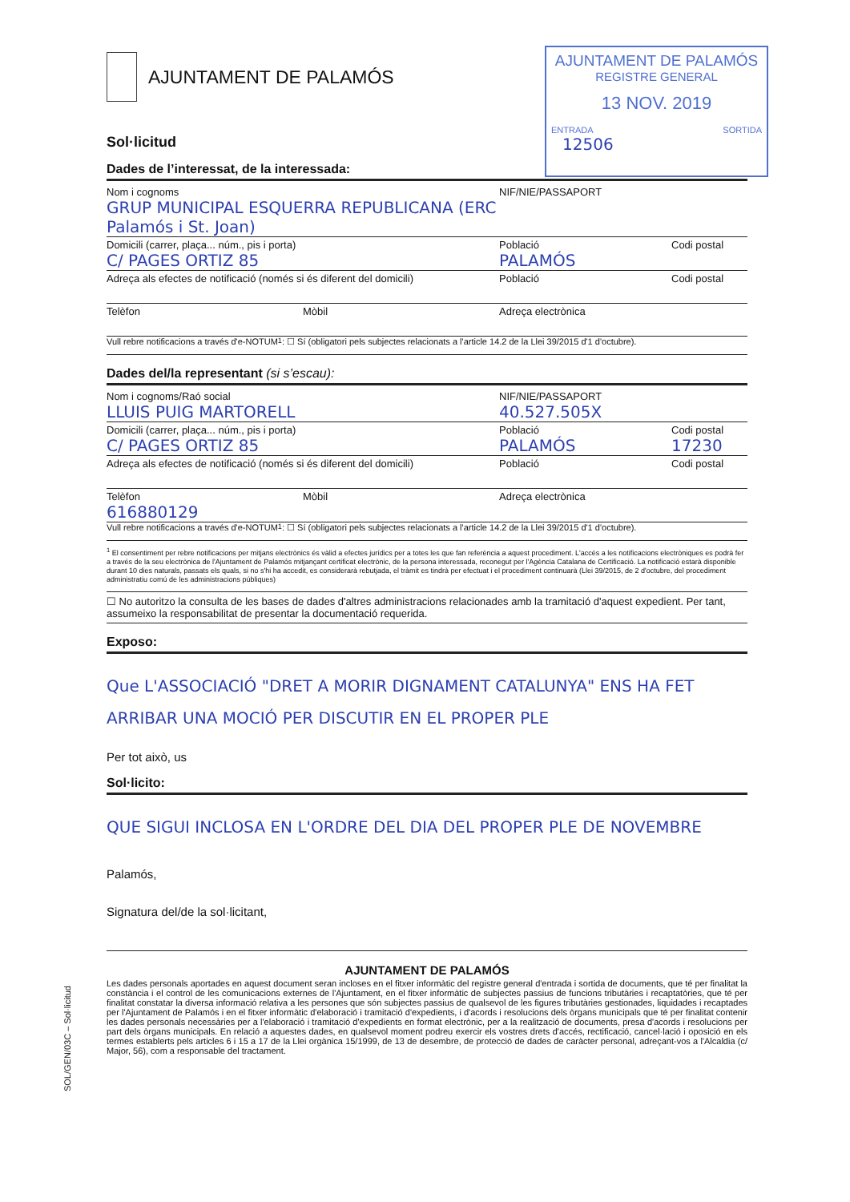AJUNTAMENT DE PALAMÓS
REGISTRE GENERAL
13 NOV. 2019
ENTRADA SORTIDA
12506
AJUNTAMENT DE PALAMÓS
Sol·licitud
Dades de l’interessat, de la interessada:
Nom i cognoms
GRUP MUNICIPAL ESQUERRA REPUBLICANA (ERC Palamós i St. Joan)
NIF/NIE/PASSAPORT
Domicili (carrer, plaça... núm., pis i porta)
C/ PAGES ORTIZ 85
Població
PALAMÓS
Codi postal
Adreça als efectes de notificació (només si és diferent del domicili)
Població Codi postal
Telèfon Mòbil Adreça electrònica
Vull rebre notificacions a través d'e-NOTUM<sup>1</sup>: ☐ Sí (obligatori pels subjectes relacionats a l'article 14.2 de la Llei 39/2015 d'1 d'octubre).
Dades del/la representant (si s’escau):
Nom i cognoms/Raó social
LLUIS PUIG MARTORELL
NIF/NIE/PASSAPORT
40.527.505X
Domicili (carrer, plaça... núm., pis i porta)
C/ PAGES ORTIZ 85
Població
PALAMÓS
Codi postal
17230
Adreça als efectes de notificació (només si és diferent del domicili)
Població Codi postal
Telèfon
616880129
Mòbil Adreça electrònica
Vull rebre notificacions a través d'e-NOTUM<sup>1</sup>: ☐ Sí (obligatori pels subjectes relacionats a l'article 14.2 de la Llei 39/2015 d'1 d'octubre).
<sup>1</sup> El consentiment per rebre notificacions per mitjans electrònics és vàlid a efectes jurídics per a totes les que fan referència a aquest procediment. L'accés a les notificacions electròniques es podrà fer a través de la seu electrònica de l'Ajuntament de Palamós mitjançant certificat electrònic, de la persona interessada, reconegut per l'Agència Catalana de Certificació. La notificació estarà disponible durant 10 dies naturals, passats els quals, si no s'hi ha accedit, es considerarà rebutjada, el tràmit es tindrà per efectuat i el procediment continuarà (Llei 39/2015, de 2 d'octubre, del procediment administratiu comú de les administracions públiques)
☐ No autoritzo la consulta de les bases de dades d'altres administracions relacionades amb la tramitació d'aquest expedient. Per tant, assumeixo la responsabilitat de presentar la documentació requerida.
Exposo:
Que L'ASSOCIACIÓ "DRET A MORIR DIGNAMENT CATALUNYA" ENS HA FET ARRIBAR UNA MOCIÓ PER DISCUTIR EN EL PROPER PLE
Per tot això, us
Sol·licito:
QUE SIGUI INCLOSA EN L'ORDRE DEL DIA DEL PROPER PLE DE NOVEMBRE
Palamós,
Signatura del/de la sol·licitant,
AJUNTAMENT DE PALAMÓS
Les dades personals aportades en aquest document seran incloses en el fitxer informàtic del registre general d'entrada i sortida de documents, que té per finalitat la constància i el control de les comunicacions externes de l'Ajuntament, en el fitxer informàtic de subjectes passius de funcions tributàries i recaptatòries, que té per finalitat constatar la diversa informació relativa a les persones que són subjectes passius de qualsevol de les figures tributàries gestionades, liquidades i recaptades per l'Ajuntament de Palamós i en el fitxer informàtic d'elaboració i tramitació d'expedients, i d'acords i resolucions dels òrgans municipals que té per finalitat contenir les dades personals necessàries per a l'elaboració i tramitació d'expedients en format electrònic, per a la realització de documents, presa d'acords i resolucions per part dels òrgans municipals. En relació a aquestes dades, en qualsevol moment podreu exercir els vostres drets d'accés, rectificació, cancel·lació i oposició en els termes establerts pels articles 6 i 15 a 17 de la Llei orgànica 15/1999, de 13 de desembre, de protecció de dades de caràcter personal, adreçant-vos a l'Alcaldia (c/ Major, 56), com a responsable del tractament.
SOL/GEN/03C – Sol·licitud